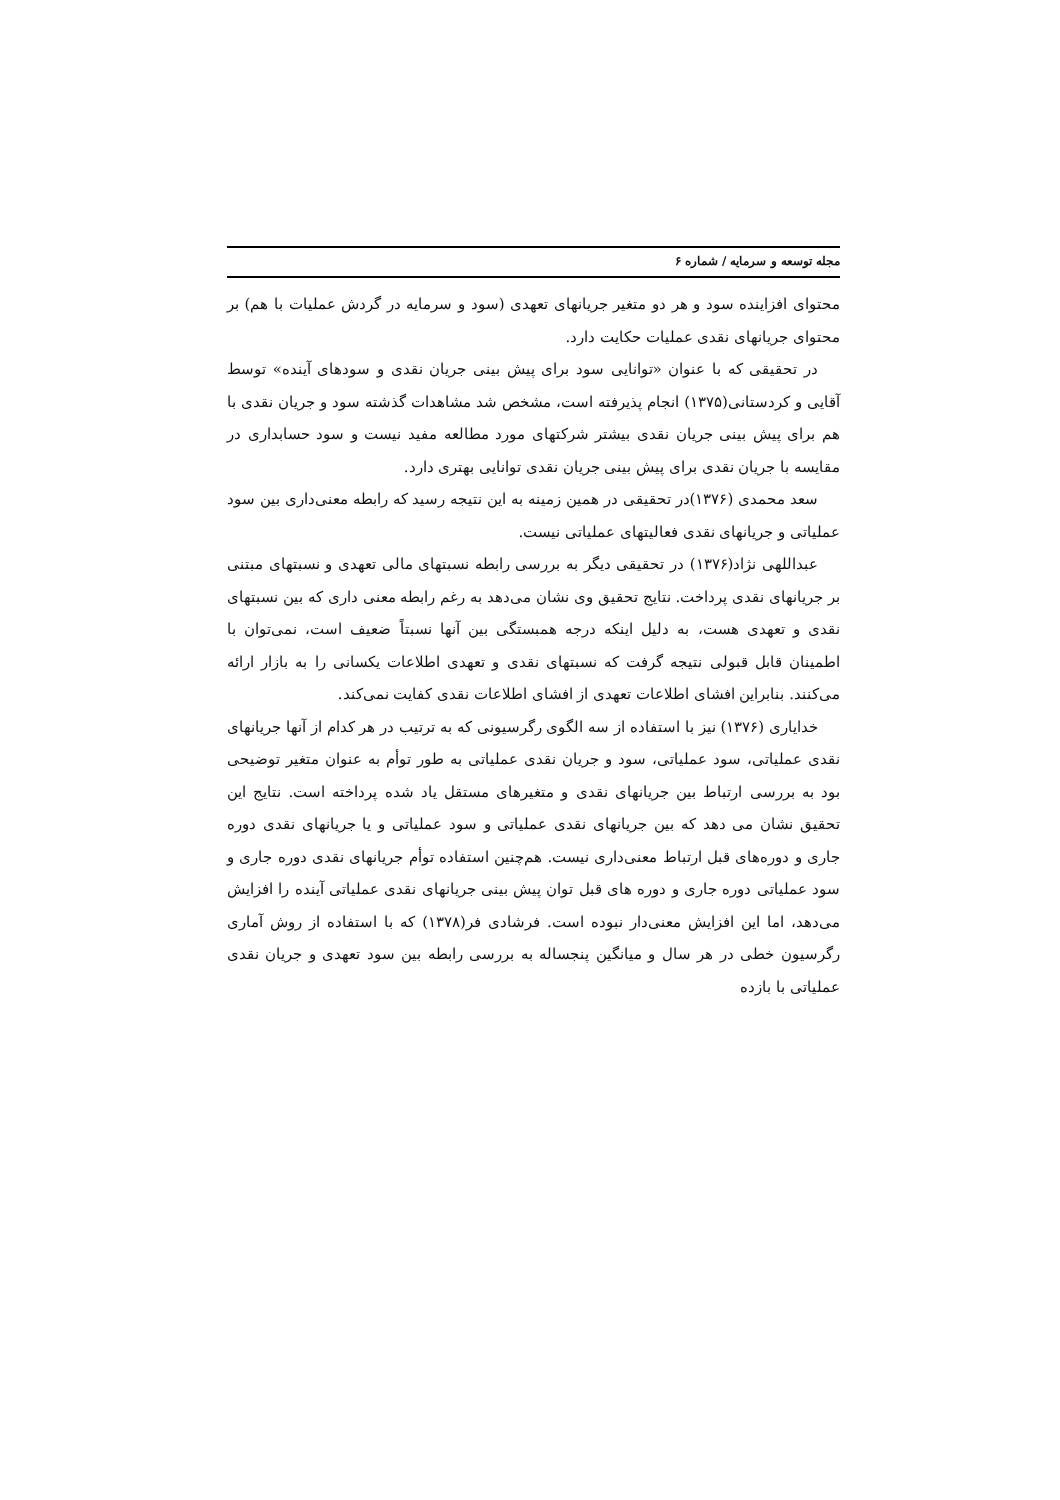مجله توسعه و سرمایه / شماره ۶
محتوای افزاینده سود و هر دو متغیر جریانهای تعهدی (سود و سرمایه در گردش عملیات با هم) بر محتوای جریانهای نقدی عملیات حکایت دارد.
در تحقیقی که با عنوان «توانایی سود برای پیش بینی جریان نقدی و سودهای آینده» توسط آقایی و کردستانی(۱۳۷۵) انجام پذیرفته است، مشخص شد مشاهدات گذشته سود و جریان نقدی با هم برای پیش بینی جریان نقدی بیشتر شرکتهای مورد مطالعه مفید نیست و سود حسابداری در مقایسه با جریان نقدی برای پیش بینی جریان نقدی توانایی بهتری دارد.
سعد محمدی (۱۳۷۶)در تحقیقی در همین زمینه به این نتیجه رسید که رابطه معنی‌داری بین سود عملیاتی و جریانهای نقدی فعالیتهای عملیاتی نیست.
عبداللهی نژاد(۱۳۷۶) در تحقیقی دیگر به بررسی رابطه نسبتهای مالی تعهدی و نسبتهای مبتنی بر جریانهای نقدی پرداخت. نتایج تحقیق وی نشان می‌دهد به رغم رابطه معنی داری که بین نسبتهای نقدی و تعهدی هست، به دلیل اینکه درجه همبستگی بین آنها نسبتاً ضعیف است، نمی‌توان با اطمینان قابل قبولی نتیجه گرفت که نسبتهای نقدی و تعهدی اطلاعات یکسانی را به بازار ارائه می‌کنند. بنابراین افشای اطلاعات تعهدی از افشای اطلاعات نقدی کفایت نمی‌کند.
خدایاری (۱۳۷۶) نیز با استفاده از سه الگوی رگرسیونی که به ترتیب در هر کدام از آنها جریانهای نقدی عملیاتی، سود عملیاتی، سود و جریان نقدی عملیاتی به طور توأم به عنوان متغیر توضیحی بود به بررسی ارتباط بین جریانهای نقدی و متغیرهای مستقل یاد شده پرداخته است. نتایج این تحقیق نشان می دهد که بین جریانهای نقدی عملیاتی و سود عملیاتی و یا جریانهای نقدی دوره جاری و دوره‌های قبل ارتباط معنی‌داری نیست. هم‌چنین استفاده توأم جریانهای نقدی دوره جاری و سود عملیاتی دوره جاری و دوره های قبل توان پیش بینی جریانهای نقدی عملیاتی آینده را افزایش می‌دهد، اما این افزایش معنی‌دار نبوده است. فرشادی فر(۱۳۷۸) که با استفاده از روش آماری رگرسیون خطی در هر سال و میانگین پنجساله به بررسی رابطه بین سود تعهدی و جریان نقدی عملیاتی با بازده